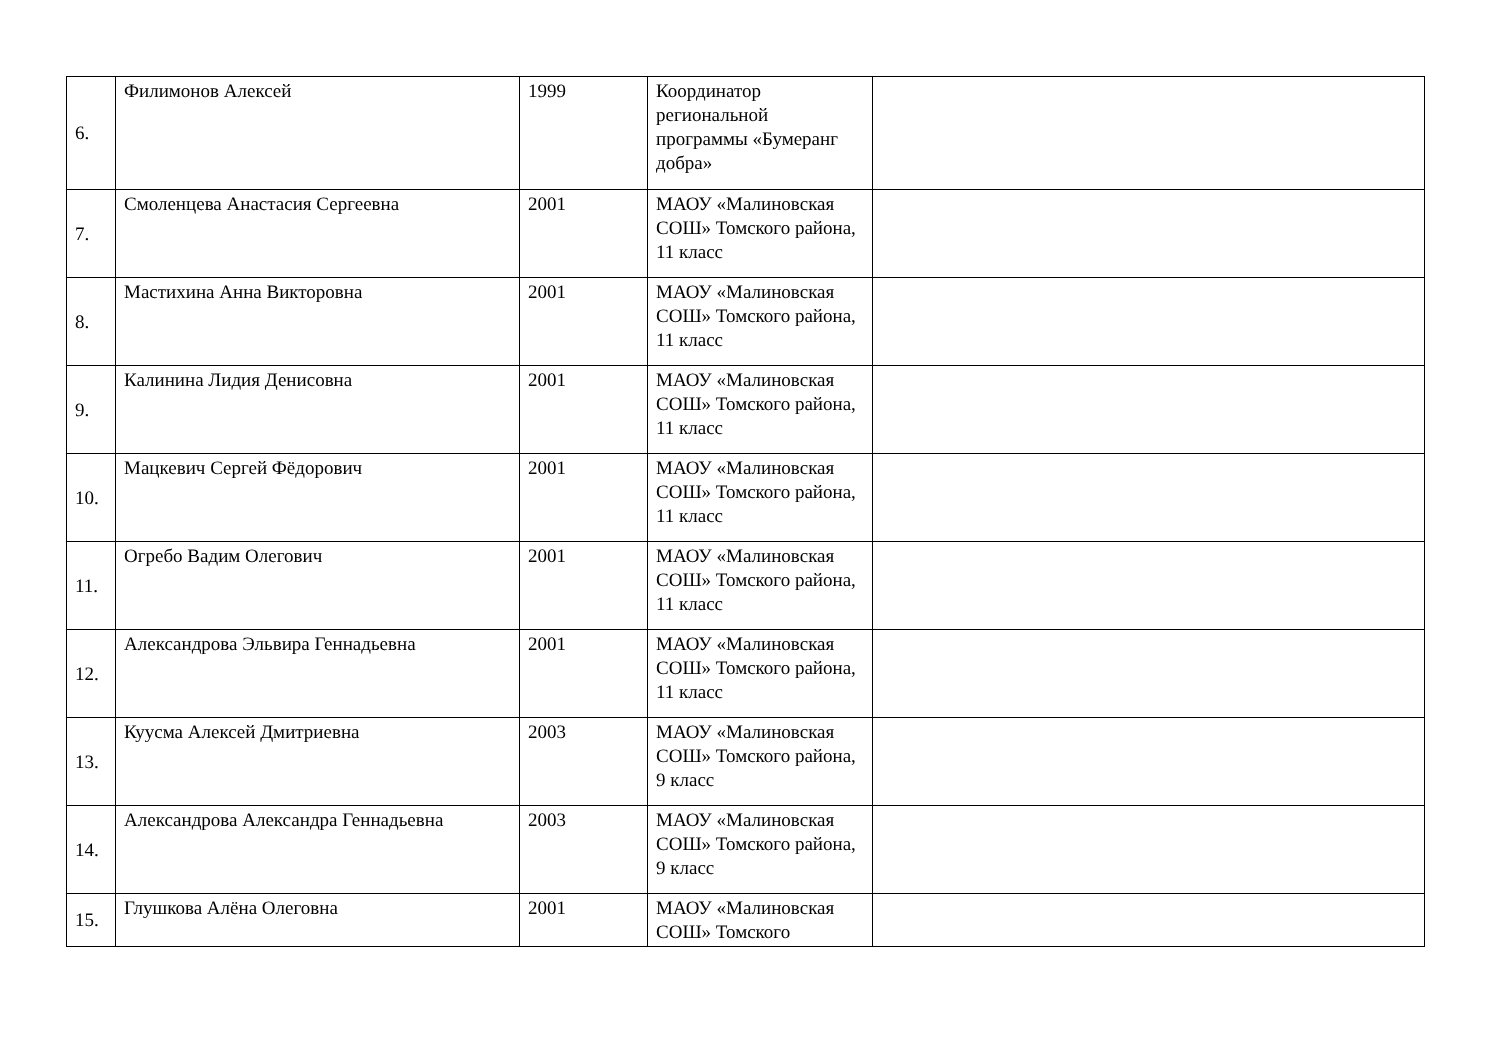| 6. | Филимонов Алексей | 1999 | Координатор региональной программы «Бумеранг добра» | |
| 7. | Смоленцева Анастасия Сергеевна | 2001 | МАОУ «Малиновская СОШ» Томского района, 11 класс | |
| 8. | Мастихина Анна Викторовна | 2001 | МАОУ «Малиновская СОШ» Томского района, 11 класс | |
| 9. | Калинина Лидия Денисовна | 2001 | МАОУ «Малиновская СОШ» Томского района, 11 класс | |
| 10. | Мацкевич Сергей Фёдорович | 2001 | МАОУ «Малиновская СОШ» Томского района, 11 класс | |
| 11. | Огребо Вадим Олегович | 2001 | МАОУ «Малиновская СОШ» Томского района, 11 класс | |
| 12. | Александрова Эльвира Геннадьевна | 2001 | МАОУ «Малиновская СОШ» Томского района, 11 класс | |
| 13. | Куусма Алексей Дмитриевна | 2003 | МАОУ «Малиновская СОШ» Томского района, 9 класс | |
| 14. | Александрова Александра Геннадьевна | 2003 | МАОУ «Малиновская СОШ» Томского района, 9 класс | |
| 15. | Глушкова Алёна Олеговна | 2001 | МАОУ «Малиновская СОШ» Томского | |